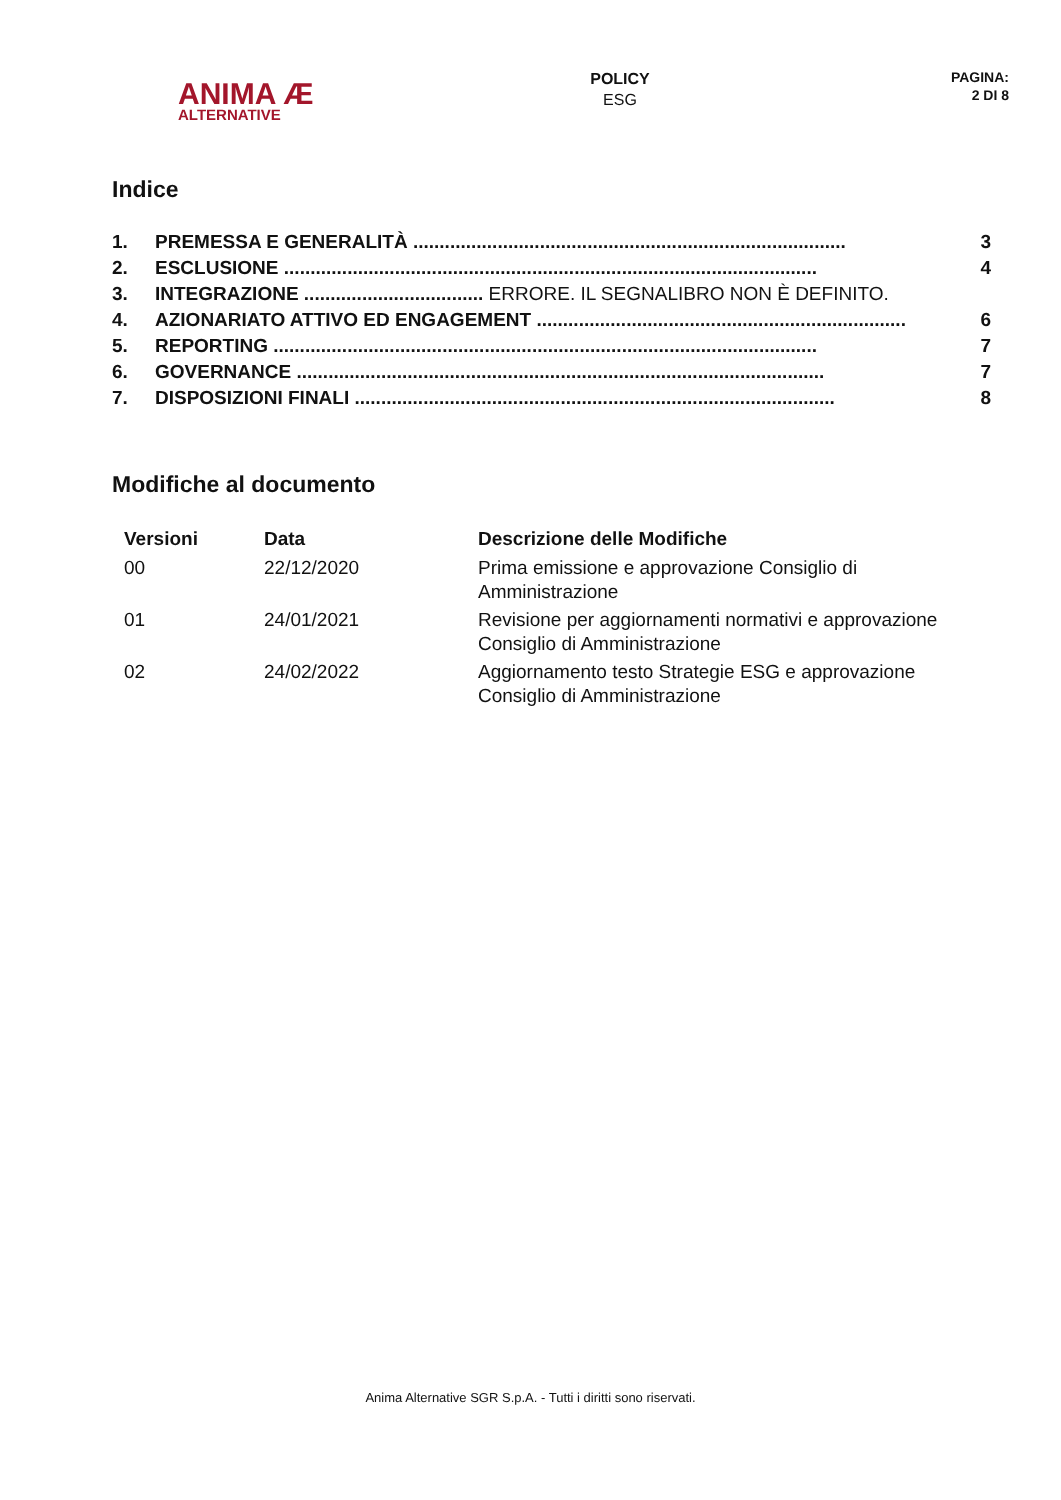ANIMA Æ
ALTERNATIVE
POLICY
ESG
PAGINA:
2 DI 8
Indice
1. PREMESSA E GENERALITÀ .................................................................................. 3
2. ESCLUSIONE ..................................................................................................... 4
3. INTEGRAZIONE .................................. ERRORE. IL SEGNALIBRO NON È DEFINITO.
4. AZIONARIATO ATTIVO ED ENGAGEMENT ...................................................................... 6
5. REPORTING ....................................................................................................... 7
6. GOVERNANCE .................................................................................................... 7
7. DISPOSIZIONI FINALI ........................................................................................... 8
Modifiche al documento
| Versioni | Data | Descrizione delle Modifiche |
| --- | --- | --- |
| 00 | 22/12/2020 | Prima emissione e approvazione Consiglio di Amministrazione |
| 01 | 24/01/2021 | Revisione per aggiornamenti normativi e approvazione Consiglio di Amministrazione |
| 02 | 24/02/2022 | Aggiornamento testo Strategie ESG e approvazione Consiglio di Amministrazione |
Anima Alternative SGR S.p.A. - Tutti i diritti sono riservati.